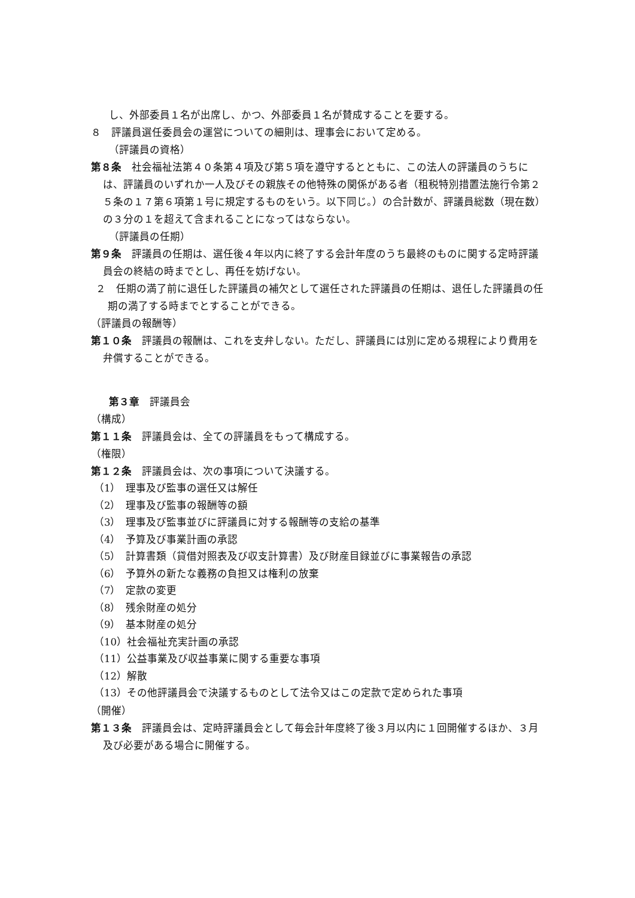し、外部委員１名が出席し、かつ、外部委員１名が賛成することを要する。
８　評議員選任委員会の運営についての細則は、理事会において定める。
（評議員の資格）
第８条　社会福祉法第４０条第４項及び第５項を遵守するとともに、この法人の評議員のうちには、評議員のいずれか一人及びその親族その他特殊の関係がある者（租税特別措置法施行令第２５条の１７第６項第１号に規定するものをいう。以下同じ。）の合計数が、評議員総数（現在数）の３分の１を超えて含まれることになってはならない。
（評議員の任期）
第９条　評議員の任期は、選任後４年以内に終了する会計年度のうち最終のものに関する定時評議員会の終結の時までとし、再任を妨げない。
２　任期の満了前に退任した評議員の補欠として選任された評議員の任期は、退任した評議員の任期の満了する時までとすることができる。
（評議員の報酬等）
第１０条　評議員の報酬は、これを支弁しない。ただし、評議員には別に定める規程により費用を弁償することができる。
第３章　評議員会
（構成）
第１１条　評議員会は、全ての評議員をもって構成する。
（権限）
第１２条　評議員会は、次の事項について決議する。
（1）　理事及び監事の選任又は解任
（2）　理事及び監事の報酬等の額
（3）　理事及び監事並びに評議員に対する報酬等の支給の基準
（4）　予算及び事業計画の承認
（5）　計算書類（貸借対照表及び収支計算書）及び財産目録並びに事業報告の承認
（6）　予算外の新たな義務の負担又は権利の放棄
（7）　定款の変更
（8）　残余財産の処分
（9）　基本財産の処分
（10）社会福祉充実計画の承認
（11）公益事業及び収益事業に関する重要な事項
（12）解散
（13）その他評議員会で決議するものとして法令又はこの定款で定められた事項
（開催）
第１３条　評議員会は、定時評議員会として毎会計年度終了後３月以内に１回開催するほか、３月及び必要がある場合に開催する。